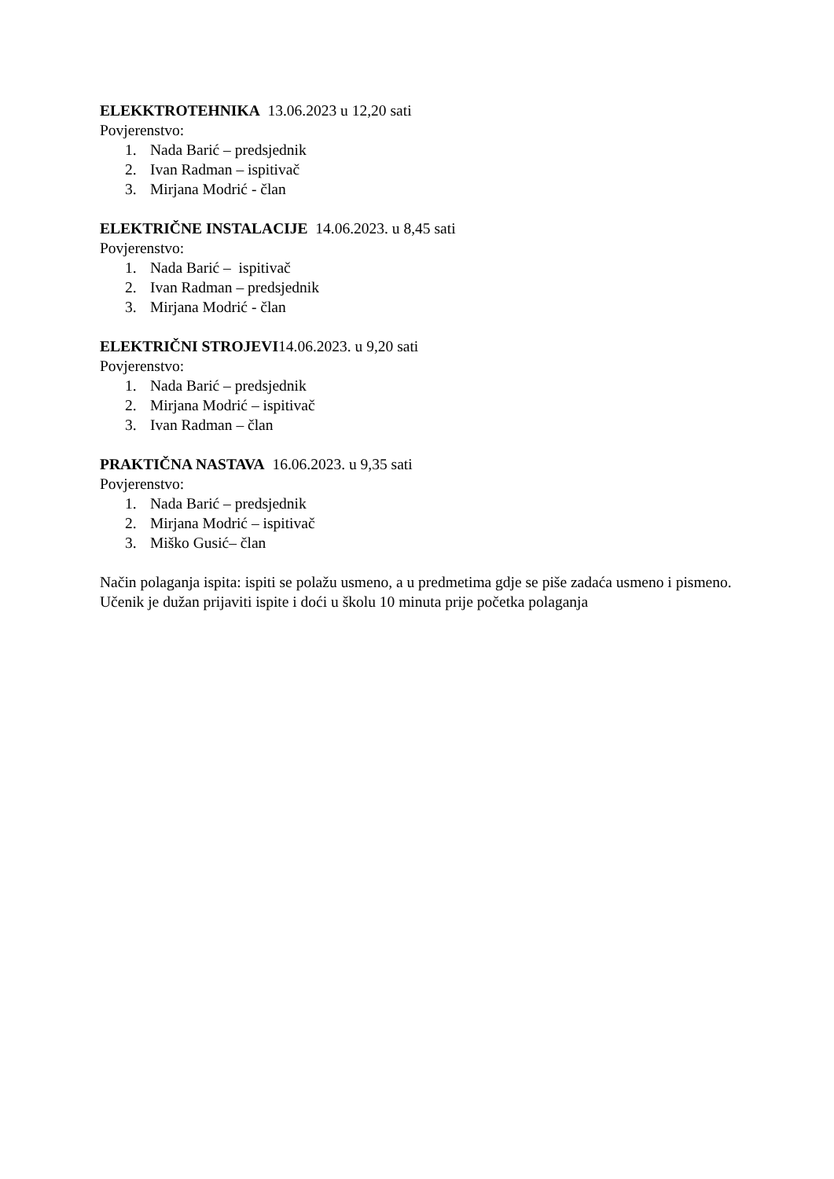ELEKKTROTEHNIKA 13.06.2023 u 12,20 sati
Povjerenstvo:
1. Nada Barić – predsjednik
2. Ivan Radman – ispitivač
3. Mirjana Modrić - član
ELEKTRIČNE INSTALACIJE 14.06.2023. u 8,45 sati
Povjerenstvo:
1. Nada Barić – ispitivač
2. Ivan Radman – predsjednik
3. Mirjana Modrić - član
ELEKTRIČNI STROJEVI14.06.2023. u 9,20 sati
Povjerenstvo:
1. Nada Barić – predsjednik
2. Mirjana Modrić – ispitivač
3. Ivan Radman – član
PRAKTIČNA NASTAVA 16.06.2023. u 9,35 sati
Povjerenstvo:
1. Nada Barić – predsjednik
2. Mirjana Modrić – ispitivač
3. Miško Gusić– član
Način polaganja ispita: ispiti se polažu usmeno, a u predmetima gdje se piše zadaća usmeno i pismeno. Učenik je dužan prijaviti ispite i doći u školu 10 minuta prije početka polaganja